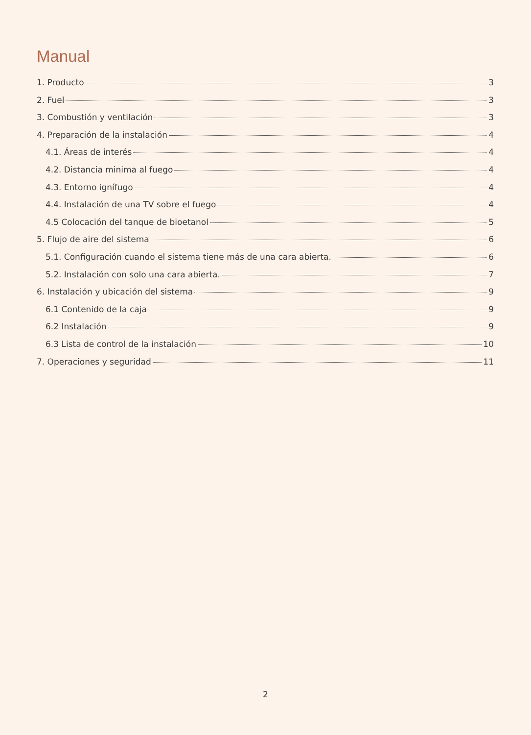Manual
1. Producto 3
2. Fuel 3
3. Combustión y ventilación 3
4. Preparación de la instalación 4
4.1. Áreas de interés 4
4.2. Distancia minima al fuego 4
4.3. Entorno ignífugo 4
4.4. Instalación de una TV sobre el fuego 4
4.5 Colocación del tanque de bioetanol 5
5. Flujo de aire del sistema 6
5.1. Configuración cuando el sistema tiene más de una cara abierta. 6
5.2. Instalación con solo una cara abierta. 7
6. Instalación y ubicación del sistema 9
6.1 Contenido de la caja 9
6.2 Instalación 9
6.3 Lista de control de la instalación 10
7. Operaciones y seguridad 11
2